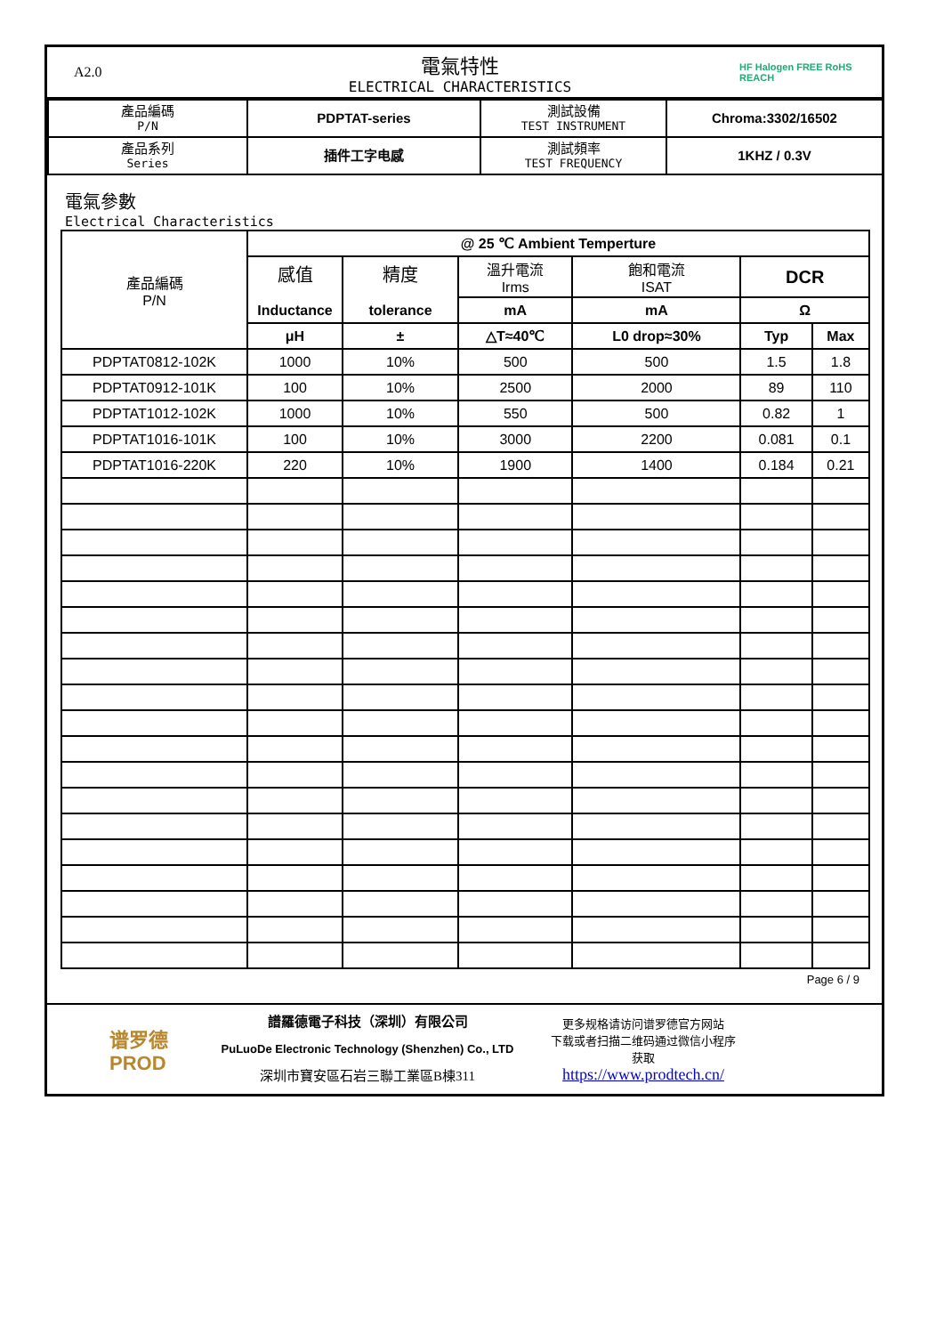A2.0
電氣特性
ELECTRICAL CHARACTERISTICS
HF Halogen FREE RoHS REACH
| 產品編碼 P/N | PDPTAT-series | 測試設備 TEST INSTRUMENT | Chroma:3302/16502 |
| 產品系列 Series | 插件工字电感 | 測試頻率 TEST FREQUENCY | 1KHZ / 0.3V |
電氣參數
Electrical Characteristics
| 產品編碼 P/N | @ 25 ℃ Ambient Temperture | | | | | |
| --- | --- | --- | --- | --- | --- | --- |
| | 感值 Inductance | 精度 tolerance | 溫升電流 Irms | 飽和電流 ISAT | DCR | |
| | | | mA | mA | Ω | |
| | μH | ± | △T≈40℃ | L0 drop≈30% | Typ | Max |
| PDPTAT0812-102K | 1000 | 10% | 500 | 500 | 1.5 | 1.8 |
| PDPTAT0912-101K | 100 | 10% | 2500 | 2000 | 89 | 110 |
| PDPTAT1012-102K | 1000 | 10% | 550 | 500 | 0.82 | 1 |
| PDPTAT1016-101K | 100 | 10% | 3000 | 2200 | 0.081 | 0.1 |
| PDPTAT1016-220K | 220 | 10% | 1900 | 1400 | 0.184 | 0.21 |
Page 6 / 9
谱罗德
PROD
譜羅德電子科技（深圳）有限公司
PuLuoDe Electronic Technology (Shenzhen) Co., LTD
深圳市寶安區石岩三聯工業區B棟311
更多规格请访问谱罗德官方网站
下载或者扫描二维码通过微信小程序
获取
https://www.prodtech.cn/